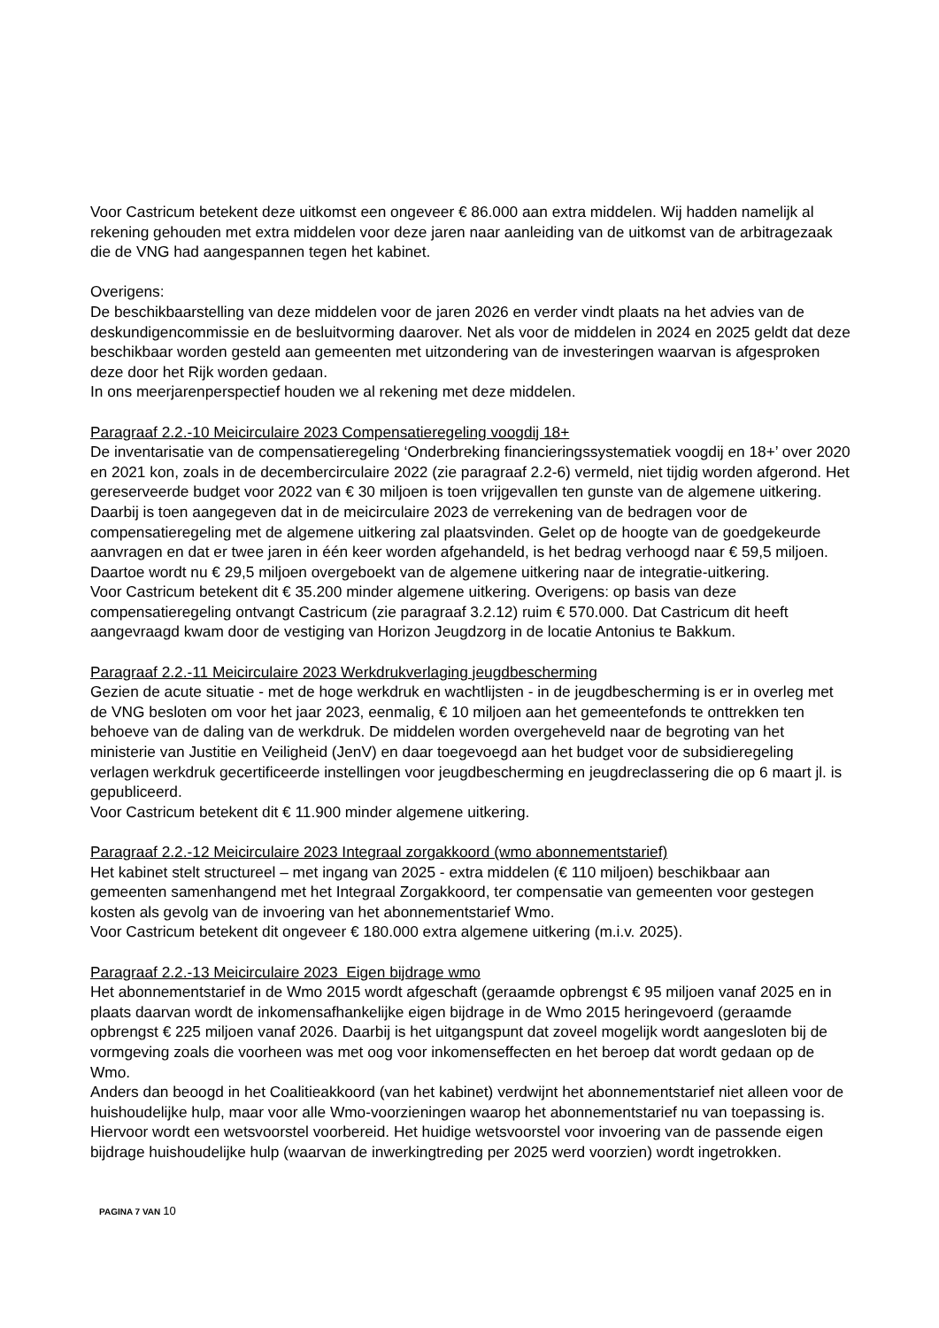Voor Castricum betekent deze uitkomst een ongeveer € 86.000 aan extra middelen. Wij hadden namelijk al rekening gehouden met extra middelen voor deze jaren naar aanleiding van de uitkomst van de arbitragezaak die de VNG had aangespannen tegen het kabinet.
Overigens:
De beschikbaarstelling van deze middelen voor de jaren 2026 en verder vindt plaats na het advies van de deskundigencommissie en de besluitvorming daarover. Net als voor de middelen in 2024 en 2025 geldt dat deze beschikbaar worden gesteld aan gemeenten met uitzondering van de investeringen waarvan is afgesproken deze door het Rijk worden gedaan.
In ons meerjarenperspectief houden we al rekening met deze middelen.
Paragraaf 2.2.-10 Meicirculaire 2023 Compensatieregeling voogdij 18+
De inventarisatie van de compensatieregeling ‘Onderbreking financieringssystematiek voogdij en 18+’ over 2020 en 2021 kon, zoals in de decembercirculaire 2022 (zie paragraaf 2.2-6) vermeld, niet tijdig worden afgerond. Het gereserveerde budget voor 2022 van € 30 miljoen is toen vrijgevallen ten gunste van de algemene uitkering. Daarbij is toen aangegeven dat in de meicirculaire 2023 de verrekening van de bedragen voor de compensatieregeling met de algemene uitkering zal plaatsvinden. Gelet op de hoogte van de goedgekeurde aanvragen en dat er twee jaren in één keer worden afgehandeld, is het bedrag verhoogd naar € 59,5 miljoen. Daartoe wordt nu € 29,5 miljoen overgeboekt van de algemene uitkering naar de integratie-uitkering.
Voor Castricum betekent dit € 35.200 minder algemene uitkering. Overigens: op basis van deze compensatieregeling ontvangt Castricum (zie paragraaf 3.2.12) ruim € 570.000. Dat Castricum dit heeft aangevraagd kwam door de vestiging van Horizon Jeugdzorg in de locatie Antonius te Bakkum.
Paragraaf 2.2.-11 Meicirculaire 2023 Werkdrukverlaging jeugdbescherming
Gezien de acute situatie - met de hoge werkdruk en wachtlijsten - in de jeugdbescherming is er in overleg met de VNG besloten om voor het jaar 2023, eenmalig, € 10 miljoen aan het gemeentefonds te onttrekken ten behoeve van de daling van de werkdruk. De middelen worden overgeheveld naar de begroting van het ministerie van Justitie en Veiligheid (JenV) en daar toegevoegd aan het budget voor de subsidieregeling verlagen werkdruk gecertificeerde instellingen voor jeugdbescherming en jeugdreclassering die op 6 maart jl. is gepubliceerd.
Voor Castricum betekent dit € 11.900 minder algemene uitkering.
Paragraaf 2.2.-12 Meicirculaire 2023 Integraal zorgakkoord (wmo abonnementstarief)
Het kabinet stelt structureel – met ingang van 2025 - extra middelen (€ 110 miljoen) beschikbaar aan gemeenten samenhangend met het Integraal Zorgakkoord, ter compensatie van gemeenten voor gestegen kosten als gevolg van de invoering van het abonnementstarief Wmo.
Voor Castricum betekent dit ongeveer € 180.000 extra algemene uitkering (m.i.v. 2025).
Paragraaf 2.2.-13 Meicirculaire 2023 Eigen bijdrage wmo
Het abonnementstarief in de Wmo 2015 wordt afgeschaft (geraamde opbrengst € 95 miljoen vanaf 2025 en in plaats daarvan wordt de inkomensafhankelijke eigen bijdrage in de Wmo 2015 heringevoerd (geraamde opbrengst € 225 miljoen vanaf 2026. Daarbij is het uitgangspunt dat zoveel mogelijk wordt aangesloten bij de vormgeving zoals die voorheen was met oog voor inkomenseffecten en het beroep dat wordt gedaan op de Wmo.
Anders dan beoogd in het Coalitieakkoord (van het kabinet) verdwijnt het abonnementstarief niet alleen voor de huishoudelijke hulp, maar voor alle Wmo-voorzieningen waarop het abonnementstarief nu van toepassing is. Hiervoor wordt een wetsvoorstel voorbereid. Het huidige wetsvoorstel voor invoering van de passende eigen bijdrage huishoudelijke hulp (waarvan de inwerkingtreding per 2025 werd voorzien) wordt ingetrokken.
PAGINA 7 VAN 10